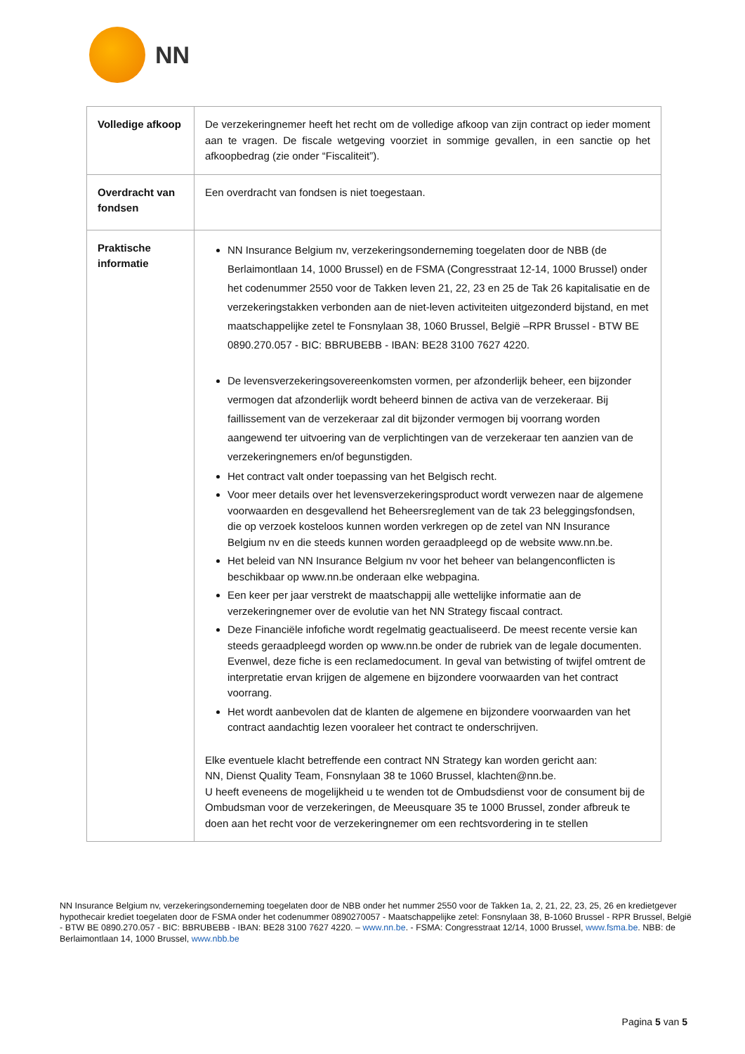NN
| Volledige afkoop | De verzekeringnemer heeft het recht om de volledige afkoop van zijn contract op ieder moment aan te vragen. De fiscale wetgeving voorziet in sommige gevallen, in een sanctie op het afkoopbedrag (zie onder “Fiscaliteit”). |
| Overdracht van fondsen | Een overdracht van fondsen is niet toegestaan. |
| Praktische informatie | NN Insurance Belgium nv, verzekeringsonderneming toegelaten door de NBB (de Berlaimontlaan 14, 1000 Brussel) en de FSMA (Congresstraat 12-14, 1000 Brussel) onder het codenummer 2550 voor de Takken leven 21, 22, 23 en 25 de Tak 26 kapitalisatie en de verzekeringstakken verbonden aan de niet-leven activiteiten uitgezonderd bijstand, en met maatschappelijke zetel te Fonsnylaan 38, 1060 Brussel, België –RPR Brussel - BTW BE 0890.270.057 - BIC: BBRUBEBB - IBAN: BE28 3100 7627 4220. De levensverzekeringsovereenkomsten vormen, per afzonderlijk beheer, een bijzonder vermogen dat afzonderlijk wordt beheerd binnen de activa van de verzekeraar. Bij faillissement van de verzekeraar zal dit bijzonder vermogen bij voorrang worden aangewend ter uitvoering van de verplichtingen van de verzekeraar ten aanzien van de verzekeringnemers en/of begunstigden. Het contract valt onder toepassing van het Belgisch recht. Voor meer details over het levensverzekeringsproduct wordt verwezen naar de algemene voorwaarden en desgevallend het Beheersreglement van de tak 23 beleggingsfondsen, die op verzoek kosteloos kunnen worden verkregen op de zetel van NN Insurance Belgium nv en die steeds kunnen worden geraadpleegd op de website www.nn.be. Het beleid van NN Insurance Belgium nv voor het beheer van belangenconflicten is beschikbaar op www.nn.be onderaan elke webpagina. Een keer per jaar verstrekt de maatschappij alle wettelijke informatie aan de verzekeringnemer over de evolutie van het NN Strategy fiscaal contract. Deze Financiële infofiche wordt regelmatig geactualiseerd. De meest recente versie kan steeds geraadpleegd worden op www.nn.be onder de rubriek van de legale documenten. Evenwel, deze fiche is een reclamedocument. In geval van betwisting of twijfel omtrent de interpretatie ervan krijgen de algemene en bijzondere voorwaarden van het contract voorrang. Het wordt aanbevolen dat de klanten de algemene en bijzondere voorwaarden van het contract aandachtig lezen vooraleer het contract te onderschrijven. Elke eventuele klacht betreffende een contract NN Strategy kan worden gericht aan: NN, Dienst Quality Team, Fonsnylaan 38 te 1060 Brussel, klachten@nn.be. U heeft eveneens de mogelijkheid u te wenden tot de Ombudsdienst voor de consument bij de Ombudsman voor de verzekeringen, de Meeusquare 35 te 1000 Brussel, zonder afbreuk te doen aan het recht voor de verzekeringnemer om een rechtsvordering in te stellen |
NN Insurance Belgium nv, verzekeringsonderneming toegelaten door de NBB onder het nummer 2550 voor de Takken 1a, 2, 21, 22, 23, 25, 26 en kredietgever hypothecair krediet toegelaten door de FSMA onder het codenummer 0890270057 - Maatschappelijke zetel: Fonsnylaan 38, B-1060 Brussel - RPR Brussel, België - BTW BE 0890.270.057 - BIC: BBRUBEBB - IBAN: BE28 3100 7627 4220. – www.nn.be. - FSMA: Congresstraat 12/14, 1000 Brussel, www.fsma.be. NBB: de Berlaimontlaan 14, 1000 Brussel, www.nbb.be
Pagina 5 van 5